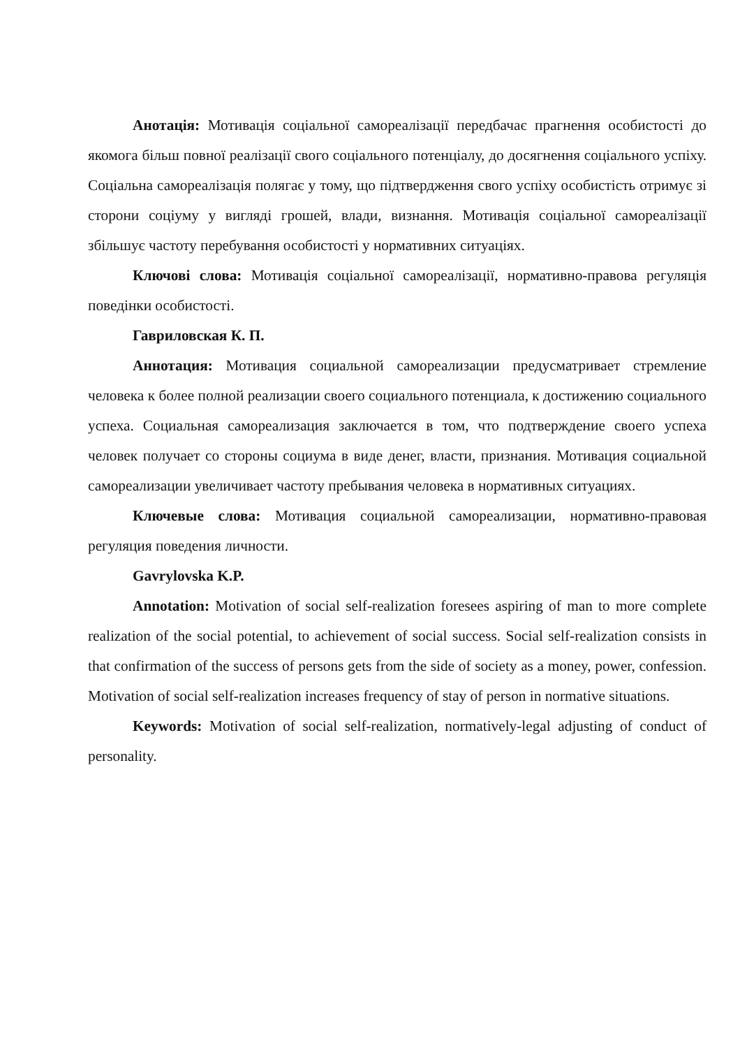Анотація: Мотивація соціальної самореалізації передбачає прагнення особистості до якомога більш повної реалізації свого соціального потенціалу, до досягнення соціального успіху. Соціальна самореалізація полягає у тому, що підтвердження свого успіху особистість отримує зі сторони соціуму у вигляді грошей, влади, визнання. Мотивація соціальної самореалізації збільшує частоту перебування особистості у нормативних ситуаціях.
Ключові слова: Мотивація соціальної самореалізації, нормативно-правова регуляція поведінки особистості.
Гавриловская К. П.
Аннотация: Мотивация социальной самореализации предусматривает стремление человека к более полной реализации своего социального потенциала, к достижению социального успеха. Социальная самореализация заключается в том, что подтверждение своего успеха человек получает со стороны социума в виде денег, власти, признания. Мотивация социальной самореализации увеличивает частоту пребывания человека в нормативных ситуациях.
Ключевые слова: Мотивация социальной самореализации, нормативно-правовая регуляция поведения личности.
Gavrylovska K.P.
Annotation: Motivation of social self-realization foresees aspiring of man to more complete realization of the social potential, to achievement of social success. Social self-realization consists in that confirmation of the success of persons gets from the side of society as a money, power, confession. Motivation of social self-realization increases frequency of stay of person in normative situations.
Keywords: Motivation of social self-realization, normatively-legal adjusting of conduct of personality.